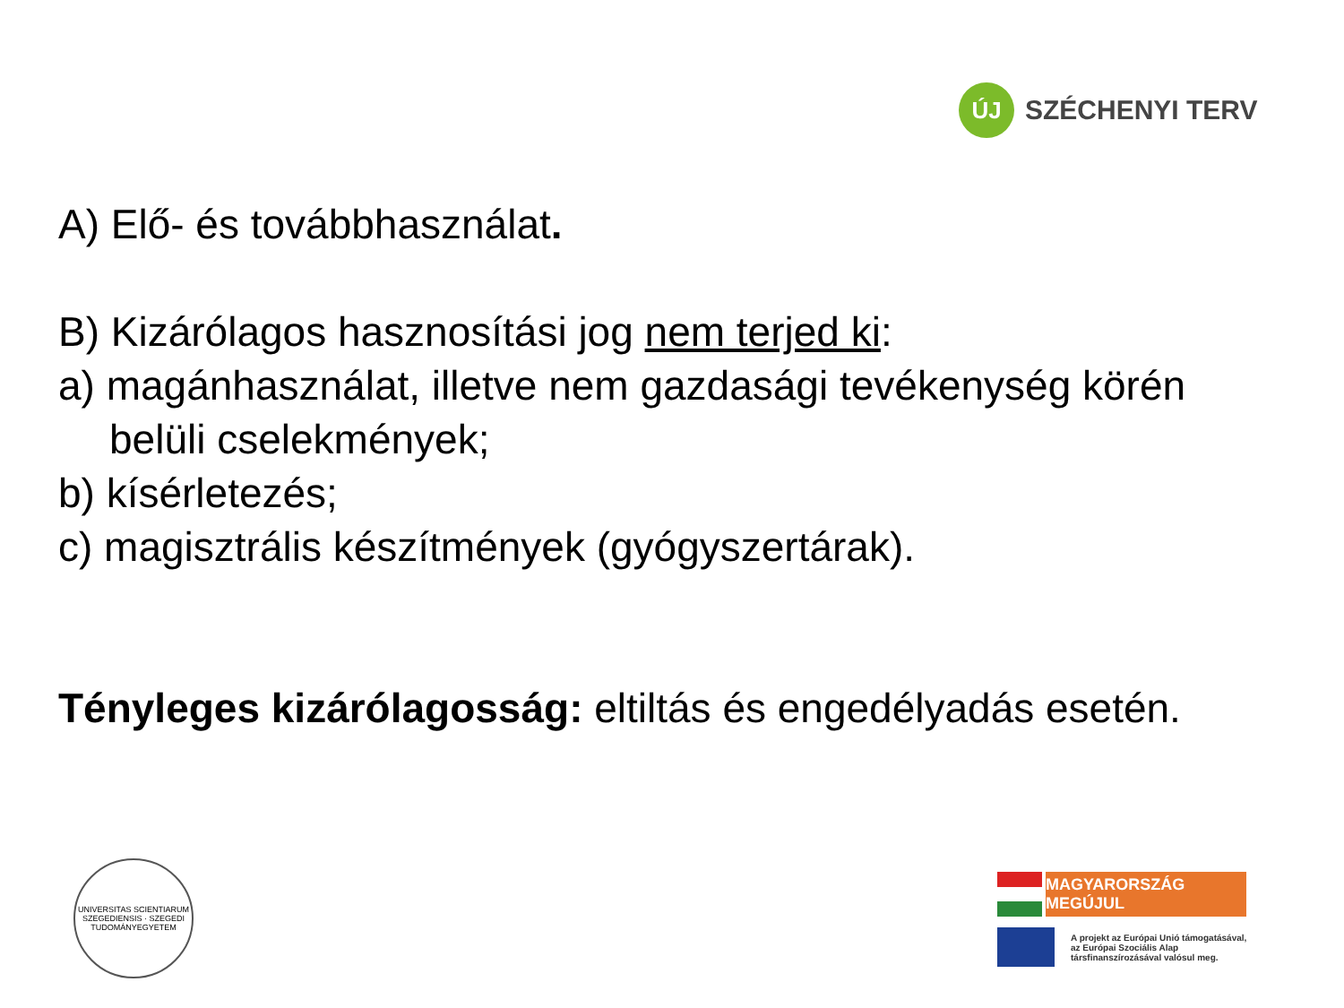ÚJ
SZÉCHENYI TERV
A) Elő- és továbbhasználat.
B) Kizárólagos hasznosítási jog nem terjed ki:
a) magánhasználat, illetve nem gazdasági tevékenység körén
belüli cselekmények;
b) kísérletezés;
c) magisztrális készítmények (gyógyszertárak).
Tényleges kizárólagosság: eltiltás és engedélyadás esetén.
UNIVERSITAS SCIENTIARUM SZEGEDIENSIS · SZEGEDI TUDOMÁNYEGYETEM
MAGYARORSZÁG MEGÚJUL
A projekt az Európai Unió támogatásával,
az Európai Szociális Alap
társfinanszírozásával valósul meg.